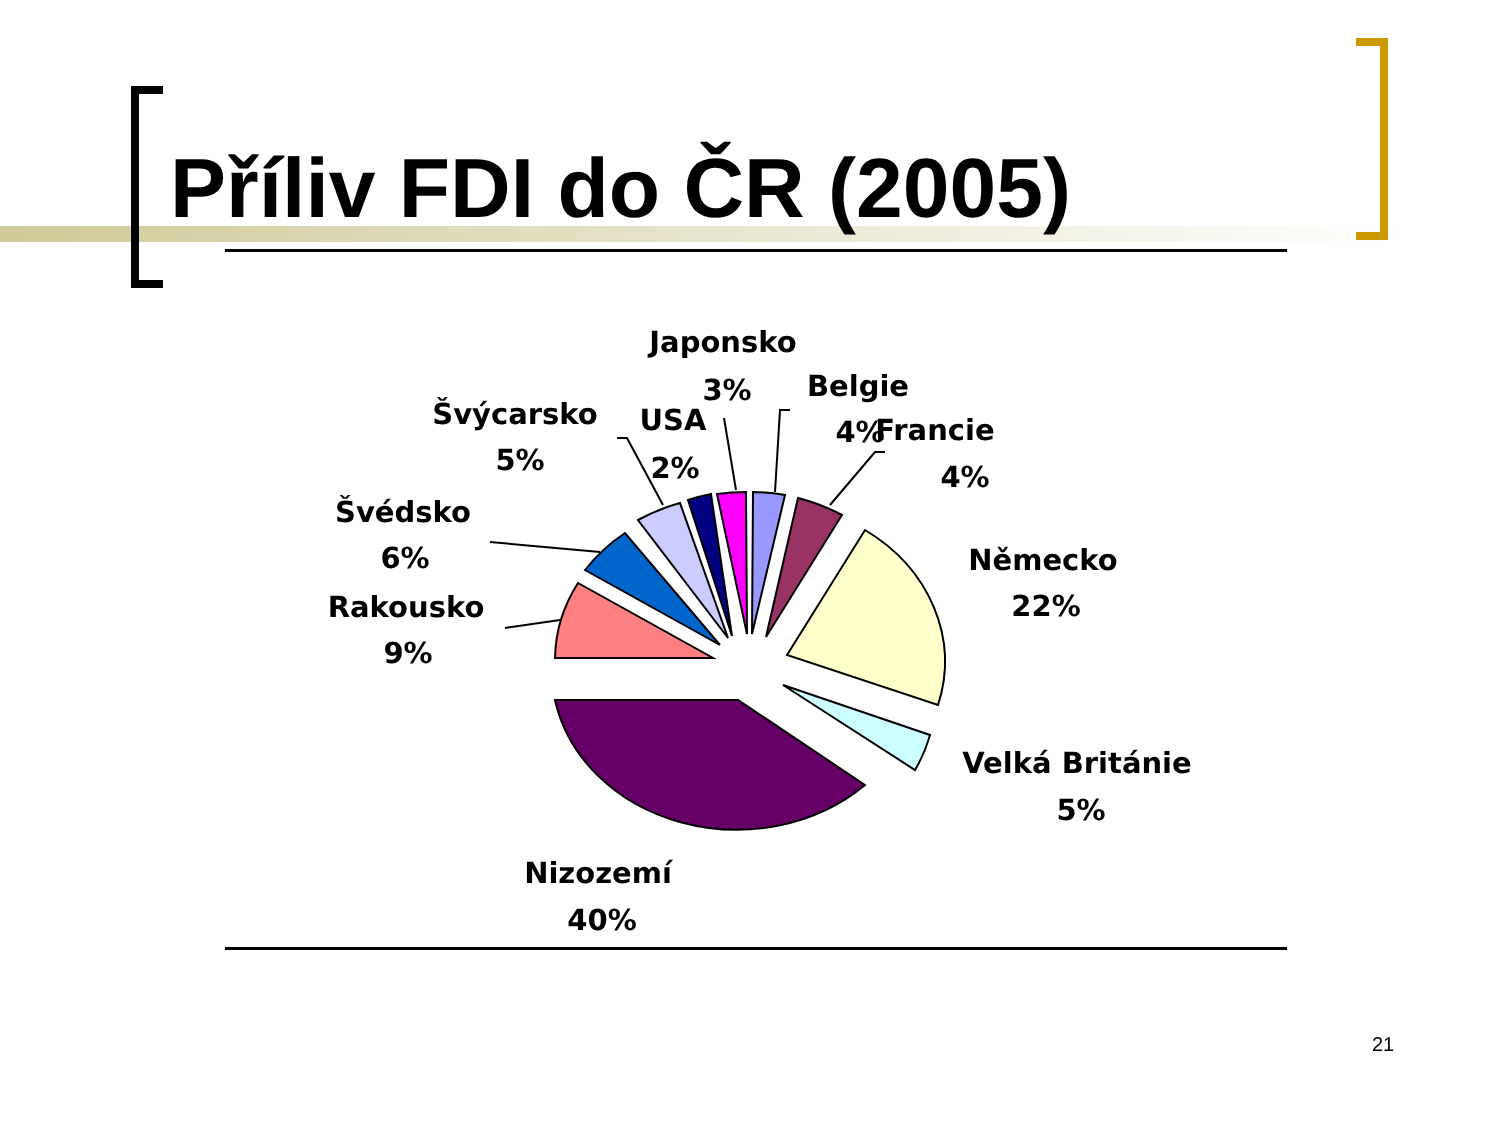Příliv FDI do ČR (2005)
Japonsko
3%
Belgie
4%
Francie
4%
Švýcarsko
5%
USA
2%
Švédsko
6%
Rakousko
9%
Německo
22%
Velká Británie
5%
Nizozemí
40%
21